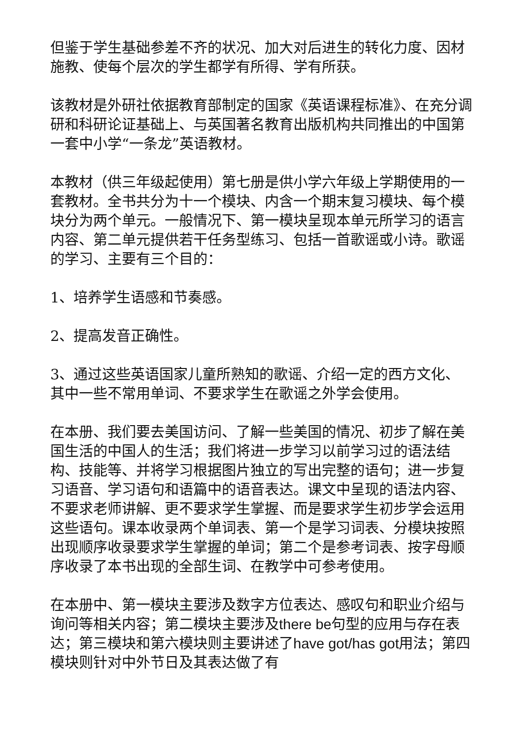但鉴于学生基础参差不齐的状况、加大对后进生的转化力度、因材施教、使每个层次的学生都学有所得、学有所获。
该教材是外研社依据教育部制定的国家《英语课程标准》、在充分调研和科研论证基础上、与英国著名教育出版机构共同推出的中国第一套中小学“一条龙”英语教材。
本教材（供三年级起使用）第七册是供小学六年级上学期使用的一套教材。全书共分为十一个模块、内含一个期末复习模块、每个模块分为两个单元。一般情况下、第一模块呈现本单元所学习的语言内容、第二单元提供若干任务型练习、包括一首歌谣或小诗。歌谣的学习、主要有三个目的：
1、培养学生语感和节奏感。
2、提高发音正确性。
3、通过这些英语国家儿童所熟知的歌谣、介绍一定的西方文化、其中一些不常用单词、不要求学生在歌谣之外学会使用。
在本册、我们要去美国访问、了解一些美国的情况、初步了解在美国生活的中国人的生活；我们将进一步学习以前学习过的语法结构、技能等、并将学习根据图片独立的写出完整的语句；进一步复习语音、学习语句和语篇中的语音表达。课文中呈现的语法内容、不要求老师讲解、更不要求学生掌握、而是要求学生初步学会运用这些语句。课本收录两个单词表、第一个是学习词表、分模块按照出现顺序收录要求学生掌握的单词；第二个是参考词表、按字母顺序收录了本书出现的全部生词、在教学中可参考使用。
在本册中、第一模块主要涉及数字方位表达、感叹句和职业介绍与询问等相关内容；第二模块主要涉及there be句型的应用与存在表达；第三模块和第六模块则主要讲述了have got/has got用法；第四模块则针对中外节日及其表达做了有